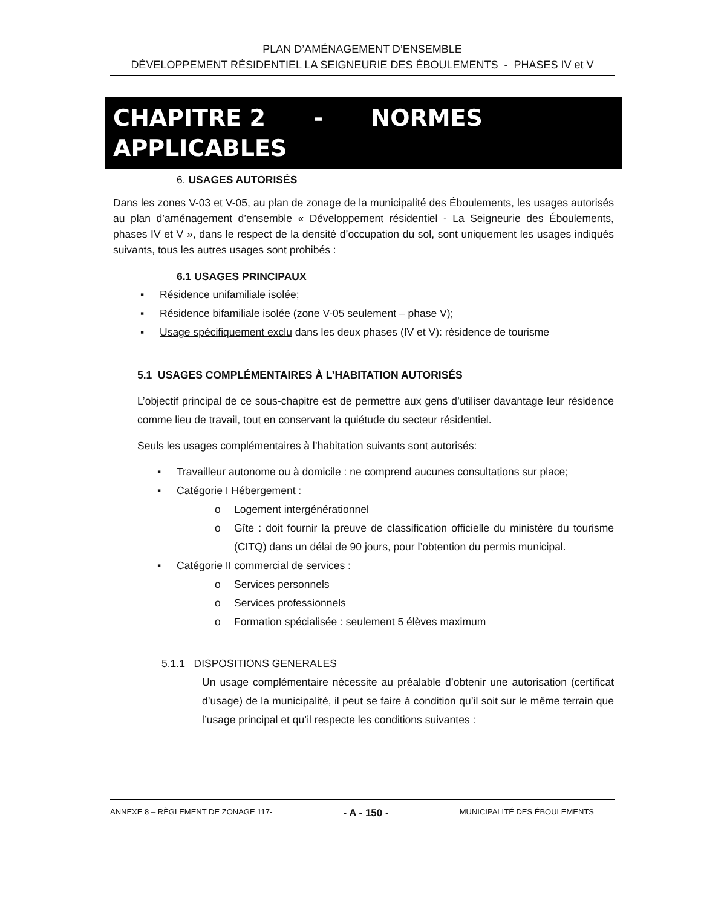PLAN D’AMÉNAGEMENT D’ENSEMBLE
DÉVELOPPEMENT RÉSIDENTIEL LA SEIGNEURIE DES ÉBOULEMENTS - PHASES IV et V
CHAPITRE 2 - NORMES
APPLICABLES
6. USAGES AUTORISÉS
Dans les zones V-03 et V-05, au plan de zonage de la municipalité des Éboulements, les usages autorisés au plan d’aménagement d’ensemble « Développement résidentiel - La Seigneurie des Éboulements, phases IV et V », dans le respect de la densité d’occupation du sol, sont uniquement les usages indiqués suivants, tous les autres usages sont prohibés :
6.1 USAGES PRINCIPAUX
▪ Résidence unifamiliale isolée;
▪ Résidence bifamiliale isolée (zone V-05 seulement – phase V);
▪ Usage spécifiquement exclu dans les deux phases (IV et V): résidence de tourisme
5.1 USAGES COMPLÉMENTAIRES À L’HABITATION AUTORISÉS
L’objectif principal de ce sous-chapitre est de permettre aux gens d’utiliser davantage leur résidence comme lieu de travail, tout en conservant la quiétude du secteur résidentiel.
Seuls les usages complémentaires à l’habitation suivants sont autorisés:
▪ Travailleur autonome ou à domicile : ne comprend aucunes consultations sur place;
▪ Catégorie I Hébergement :
o Logement intergénérationnel
o Gîte : doit fournir la preuve de classification officielle du ministère du tourisme (CITQ) dans un délai de 90 jours, pour l’obtention du permis municipal.
▪ Catégorie II commercial de services :
o Services personnels
o Services professionnels
o Formation spécialisée : seulement 5 élèves maximum
5.1.1 DISPOSITIONS GENERALES
Un usage complémentaire nécessite au préalable d’obtenir une autorisation (certificat d’usage) de la municipalité, il peut se faire à condition qu’il soit sur le même terrain que l’usage principal et qu’il respecte les conditions suivantes :
ANNEXE 8 – RÈGLEMENT DE ZONAGE 117- - A - 150 - MUNICIPALITÉ DES ÉBOULEMENTS